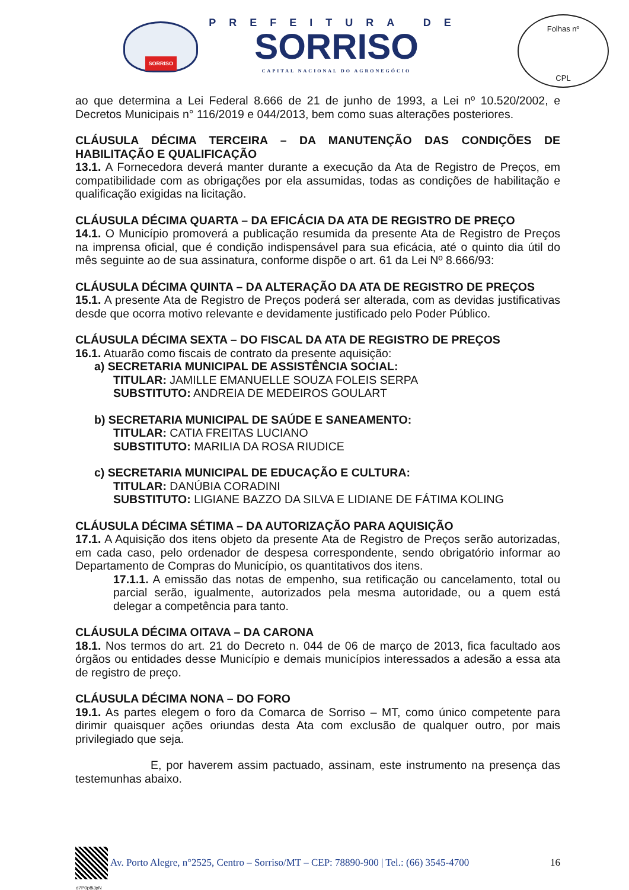SORRISO
PREFEITURA DE
SORRISO
CAPITAL NACIONAL DO AGRONEGÓCIO
Folhas nº
CPL
ao que determina a Lei Federal 8.666 de 21 de junho de 1993, a Lei nº 10.520/2002, e Decretos Municipais n° 116/2019 e 044/2013, bem como suas alterações posteriores.
CLÁUSULA DÉCIMA TERCEIRA – DA MANUTENÇÃO DAS CONDIÇÕES DE HABILITAÇÃO E QUALIFICAÇÃO
13.1. A Fornecedora deverá manter durante a execução da Ata de Registro de Preços, em compatibilidade com as obrigações por ela assumidas, todas as condições de habilitação e qualificação exigidas na licitação.
CLÁUSULA DÉCIMA QUARTA – DA EFICÁCIA DA ATA DE REGISTRO DE PREÇO
14.1. O Município promoverá a publicação resumida da presente Ata de Registro de Preços na imprensa oficial, que é condição indispensável para sua eficácia, até o quinto dia útil do mês seguinte ao de sua assinatura, conforme dispõe o art. 61 da Lei Nº 8.666/93:
CLÁUSULA DÉCIMA QUINTA – DA ALTERAÇÃO DA ATA DE REGISTRO DE PREÇOS
15.1. A presente Ata de Registro de Preços poderá ser alterada, com as devidas justificativas desde que ocorra motivo relevante e devidamente justificado pelo Poder Público.
CLÁUSULA DÉCIMA SEXTA – DO FISCAL DA ATA DE REGISTRO DE PREÇOS
16.1. Atuarão como fiscais de contrato da presente aquisição:
a) SECRETARIA MUNICIPAL DE ASSISTÊNCIA SOCIAL:
TITULAR: JAMILLE EMANUELLE SOUZA FOLEIS SERPA
SUBSTITUTO: ANDREIA DE MEDEIROS GOULART
b) SECRETARIA MUNICIPAL DE SAÚDE E SANEAMENTO:
TITULAR: CATIA FREITAS LUCIANO
SUBSTITUTO: MARILIA DA ROSA RIUDICE
c) SECRETARIA MUNICIPAL DE EDUCAÇÃO E CULTURA:
TITULAR: DANÚBIA CORADINI
SUBSTITUTO: LIGIANE BAZZO DA SILVA E LIDIANE DE FÁTIMA KOLING
CLÁUSULA DÉCIMA SÉTIMA – DA AUTORIZAÇÃO PARA AQUISIÇÃO
17.1. A Aquisição dos itens objeto da presente Ata de Registro de Preços serão autorizadas, em cada caso, pelo ordenador de despesa correspondente, sendo obrigatório informar ao Departamento de Compras do Município, os quantitativos dos itens.
17.1.1. A emissão das notas de empenho, sua retificação ou cancelamento, total ou parcial serão, igualmente, autorizados pela mesma autoridade, ou a quem está delegar a competência para tanto.
CLÁUSULA DÉCIMA OITAVA – DA CARONA
18.1. Nos termos do art. 21 do Decreto n. 044 de 06 de março de 2013, fica facultado aos órgãos ou entidades desse Município e demais municípios interessados a adesão a essa ata de registro de preço.
CLÁUSULA DÉCIMA NONA – DO FORO
19.1. As partes elegem o foro da Comarca de Sorriso – MT, como único competente para dirimir quaisquer ações oriundas desta Ata com exclusão de qualquer outro, por mais privilegiado que seja.
E, por haverem assim pactuado, assinam, este instrumento na presença das testemunhas abaixo.
Av. Porto Alegre, n°2525, Centro – Sorriso/MT – CEP: 78890-900 | Tel.: (66) 3545-4700 16
d7P0p8iJpN